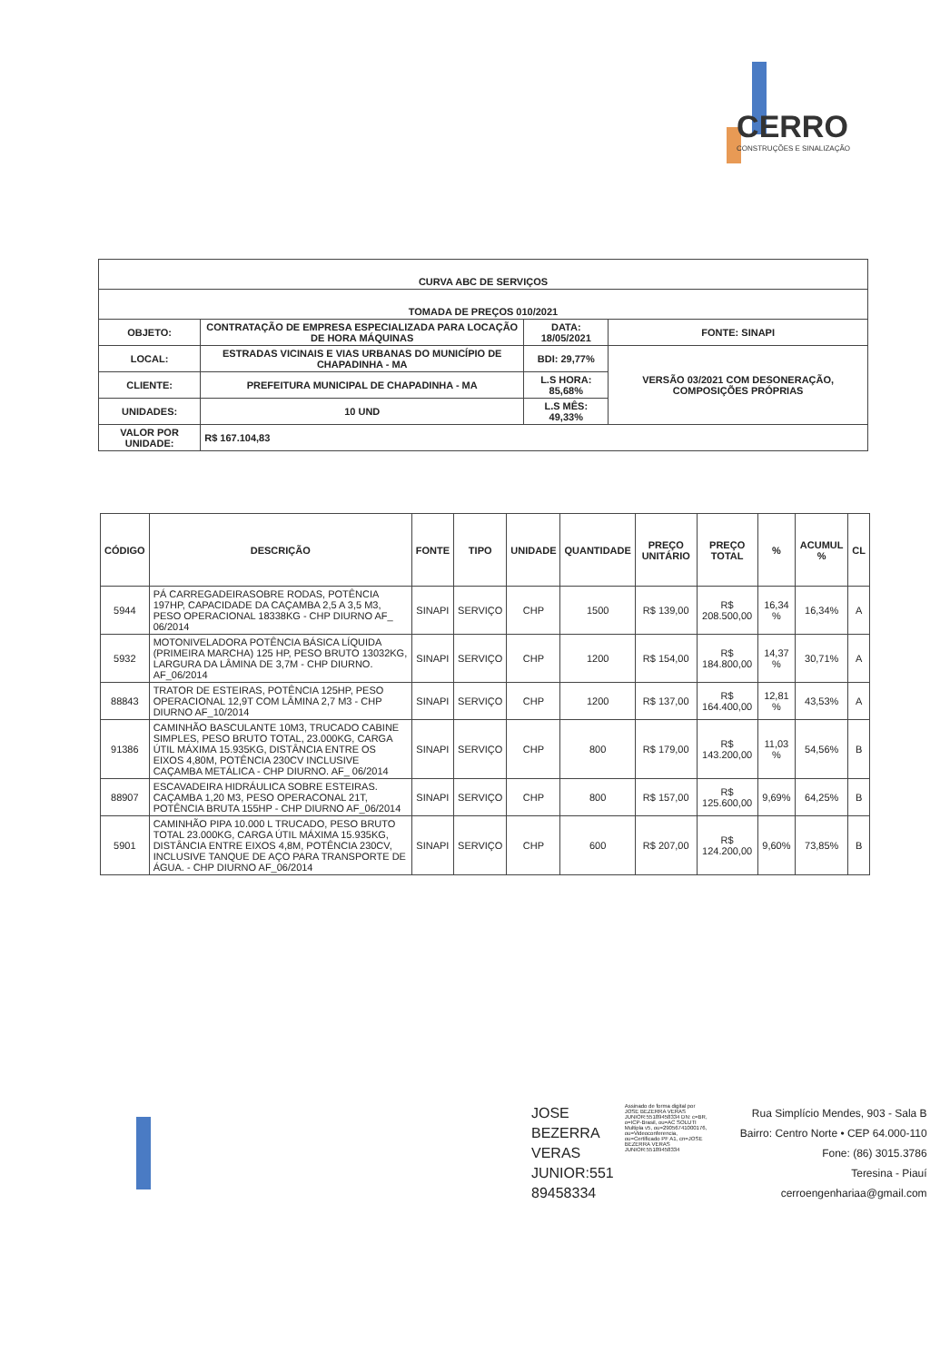CERRO
CONSTRUÇÕES E SINALIZAÇÃO
| CURVA ABC DE SERVIÇOS | | | |
| --- | --- | --- | --- |
| TOMADA DE PREÇOS 010/2021 | | | |
| OBJETO: | CONTRATAÇÃO DE EMPRESA ESPECIALIZADA PARA LOCAÇÃO DE HORA MÁQUINAS | DATA: 18/05/2021 | FONTE: SINAPI |
| LOCAL: | ESTRADAS VICINAIS E VIAS URBANAS DO MUNICÍPIO DE CHAPADINHA - MA | BDI: 29,77% | VERSÃO 03/2021 COM DESONERAÇÃO, COMPOSIÇÕES PRÓPRIAS |
| CLIENTE: | PREFEITURA MUNICIPAL DE CHAPADINHA - MA | L.S HORA: 85,68% | |
| UNIDADES: | 10 UND | L.S MÊS: 49,33% | |
| VALOR POR UNIDADE: | R$ 167.104,83 | | |
| CÓDIGO | DESCRIÇÃO | FONTE | TIPO | UNIDADE | QUANTIDADE | PREÇO UNITÁRIO | PREÇO TOTAL | % | ACUMUL % | CL |
| --- | --- | --- | --- | --- | --- | --- | --- | --- | --- | --- |
| 5944 | PÁ CARREGADEIRASOBRE RODAS, POTÊNCIA 197HP, CAPACIDADE DA CAÇAMBA 2,5 A 3,5 M3, PESO OPERACIONAL 18338KG - CHP DIURNO AF_ 06/2014 | SINAPI | SERVIÇO | CHP | 1500 | R$ 139,00 | R$ 208.500,00 | 16,34 % | 16,34% | A |
| 5932 | MOTONIVELADORA POTÊNCIA BÁSICA LÍQUIDA (PRIMEIRA MARCHA) 125 HP, PESO BRUTO 13032KG, LARGURA DA LÂMINA DE 3,7M - CHP DIURNO. AF_06/2014 | SINAPI | SERVIÇO | CHP | 1200 | R$ 154,00 | R$ 184.800,00 | 14,37 % | 30,71% | A |
| 88843 | TRATOR DE ESTEIRAS, POTÊNCIA 125HP, PESO OPERACIONAL 12,9T COM LÂMINA 2,7 M3 - CHP DIURNO AF_10/2014 | SINAPI | SERVIÇO | CHP | 1200 | R$ 137,00 | R$ 164.400,00 | 12,81 % | 43,53% | A |
| 91386 | CAMINHÃO BASCULANTE 10M3, TRUCADO CABINE SIMPLES, PESO BRUTO TOTAL, 23.000KG, CARGA ÚTIL MÁXIMA 15.935KG, DISTÂNCIA ENTRE OS EIXOS 4,80M, POTÊNCIA 230CV INCLUSIVE CAÇAMBA METÁLICA - CHP DIURNO. AF_ 06/2014 | SINAPI | SERVIÇO | CHP | 800 | R$ 179,00 | R$ 143.200,00 | 11,03 % | 54,56% | B |
| 88907 | ESCAVADEIRA HIDRÁULICA SOBRE ESTEIRAS. CAÇAMBA 1,20 M3, PESO OPERACONAL 21T, POTÊNCIA BRUTA 155HP - CHP DIURNO AF_06/2014 | SINAPI | SERVIÇO | CHP | 800 | R$ 157,00 | R$ 125.600,00 | 9,69% | 64,25% | B |
| 5901 | CAMINHÃO PIPA 10.000 L TRUCADO, PESO BRUTO TOTAL 23.000KG, CARGA ÚTIL MÁXIMA 15.935KG, DISTÂNCIA ENTRE EIXOS 4,8M, POTÊNCIA 230CV, INCLUSIVE TANQUE DE AÇO PARA TRANSPORTE DE ÁGUA. - CHP DIURNO AF_06/2014 | SINAPI | SERVIÇO | CHP | 600 | R$ 207,00 | R$ 124.200,00 | 9,60% | 73,85% | B |
JOSE
BEZERRA
VERAS
JUNIOR:551
89458334
Assinado de forma digital por JOSE BEZERRA VERAS JUNIOR:55189458334 DN: c=BR, o=ICP-Brasil, ou=AC SOLUTI Multipla v5, ou=29056741000176, ou=Videoconferencia, ou=Certificado PF A1, cn=JOSE BEZERRA VERAS JUNIOR:55189458334
Rua Simplício Mendes, 903 - Sala B
Bairro: Centro Norte • CEP 64.000-110
Fone: (86) 3015.3786
Teresina - Piauí
cerroengenhariaa@gmail.com